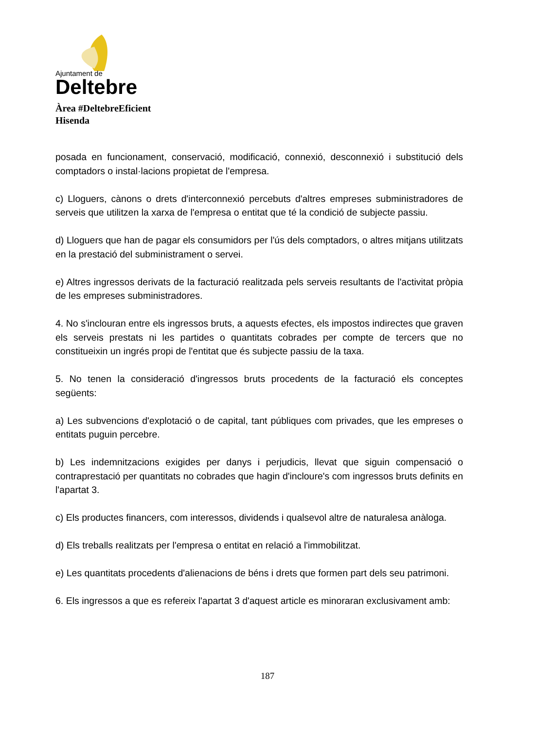Ajuntament de
Deltebre
Àrea #DeltebreEficient
Hisenda
posada en funcionament, conservació, modificació, connexió, desconnexió i substitució dels comptadors o instal·lacions propietat de l'empresa.
c) Lloguers, cànons o drets d'interconnexió percebuts d'altres empreses subministradores de serveis que utilitzen la xarxa de l'empresa o entitat que té la condició de subjecte passiu.
d) Lloguers que han de pagar els consumidors per l'ús dels comptadors, o altres mitjans utilitzats en la prestació del subministrament o servei.
e) Altres ingressos derivats de la facturació realitzada pels serveis resultants de l'activitat pròpia de les empreses subministradores.
4. No s'inclouran entre els ingressos bruts, a aquests efectes, els impostos indirectes que graven els serveis prestats ni les partides o quantitats cobrades per compte de tercers que no constitueixin un ingrés propi de l'entitat que és subjecte passiu de la taxa.
5. No tenen la consideració d'ingressos bruts procedents de la facturació els conceptes següents:
a) Les subvencions d'explotació o de capital, tant públiques com privades, que les empreses o entitats puguin percebre.
b) Les indemnitzacions exigides per danys i perjudicis, llevat que siguin compensació o contraprestació per quantitats no cobrades que hagin d'incloure's com ingressos bruts definits en l'apartat 3.
c) Els productes financers, com interessos, dividends i qualsevol altre de naturalesa anàloga.
d) Els treballs realitzats per l'empresa o entitat en relació a l'immobilitzat.
e) Les quantitats procedents d'alienacions de béns i drets que formen part dels seu patrimoni.
6. Els ingressos a que es refereix l'apartat 3 d'aquest article es minoraran exclusivament amb:
187